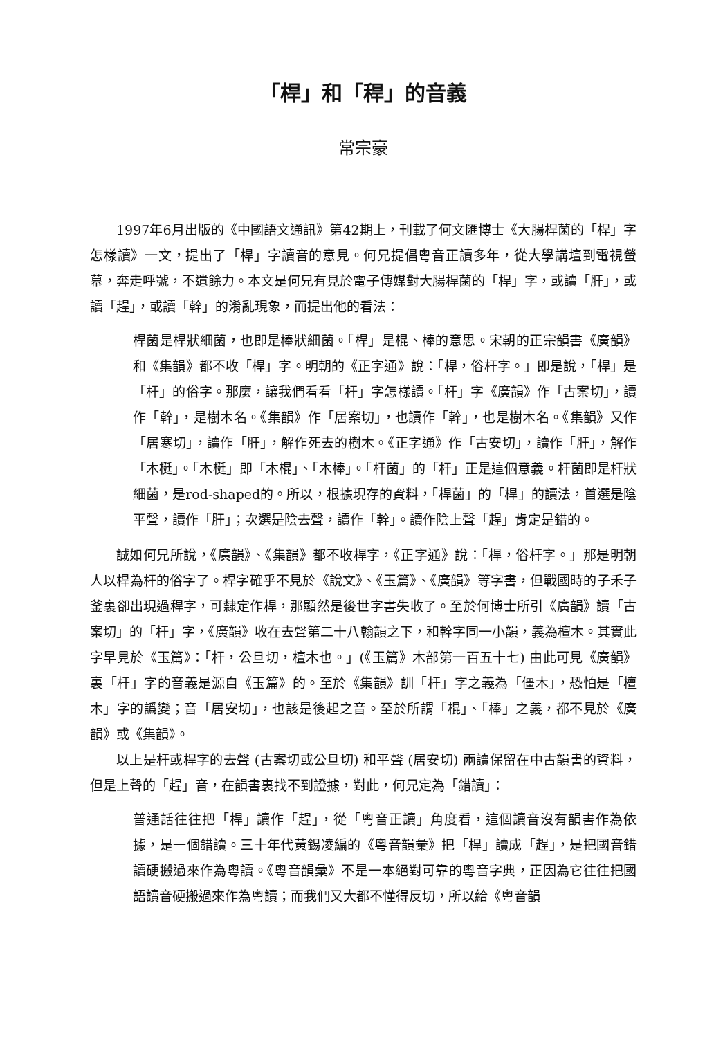「桿」和「稈」的音義
常宗豪
1997年6月出版的《中國語文通訊》第42期上，刊載了何文匯博士《大腸桿菌的「桿」字怎樣讀》一文，提出了「桿」字讀音的意見。何兄提倡粵音正讀多年，從大學講壇到電視螢幕，奔走呼號，不遺餘力。本文是何兄有見於電子傳媒對大腸桿菌的「桿」字，或讀「肝」，或讀「趕」，或讀「幹」的淆亂現象，而提出他的看法：
桿菌是桿狀細菌，也即是棒狀細菌。「桿」是棍、棒的意思。宋朝的正宗韻書《廣韻》和《集韻》都不收「桿」字。明朝的《正字通》說：「桿，俗杆字。」即是說，「桿」是「杆」的俗字。那麼，讓我們看看「杆」字怎樣讀。「杆」字《廣韻》作「古案切」，讀作「幹」，是樹木名。《集韻》作「居案切」，也讀作「幹」，也是樹木名。《集韻》又作「居寒切」，讀作「肝」，解作死去的樹木。《正字通》作「古安切」，讀作「肝」，解作「木梃」。「木梃」即「木棍」、「木棒」。「杆菌」的「杆」正是這個意義。杆菌即是杆狀細菌，是rod-shaped的。所以，根據現存的資料，「桿菌」的「桿」的讀法，首選是陰平聲，讀作「肝」；次選是陰去聲，讀作「幹」。讀作陰上聲「趕」肯定是錯的。
誠如何兄所說，《廣韻》、《集韻》都不收桿字，《正字通》說：「桿，俗杆字。」那是明朝人以桿為杆的俗字了。桿字確乎不見於《說文》、《玉篇》、《廣韻》等字書，但戰國時的子禾子釜裏卻出現過稈字，可隸定作桿，那顯然是後世字書失收了。至於何博士所引《廣韻》讀「古案切」的「杆」字，《廣韻》收在去聲第二十八翰韻之下，和幹字同一小韻，義為檀木。其實此字早見於《玉篇》：「杆，公旦切，檀木也。」(《玉篇》木部第一百五十七) 由此可見《廣韻》裏「杆」字的音義是源自《玉篇》的。至於《集韻》訓「杆」字之義為「僵木」，恐怕是「檀木」字的譌變；音「居安切」，也該是後起之音。至於所謂「棍」、「棒」之義，都不見於《廣韻》或《集韻》。
以上是杆或桿字的去聲 (古案切或公旦切) 和平聲 (居安切) 兩讀保留在中古韻書的資料，但是上聲的「趕」音，在韻書裏找不到證據，對此，何兄定為「錯讀」：
普通話往往把「桿」讀作「趕」，從「粵音正讀」角度看，這個讀音沒有韻書作為依據，是一個錯讀。三十年代黃錫凌編的《粵音韻彙》把「桿」讀成「趕」，是把國音錯讀硬搬過來作為粵讀。《粵音韻彙》不是一本絕對可靠的粵音字典，正因為它往往把國語讀音硬搬過來作為粵讀；而我們又大都不懂得反切，所以給《粵音韻